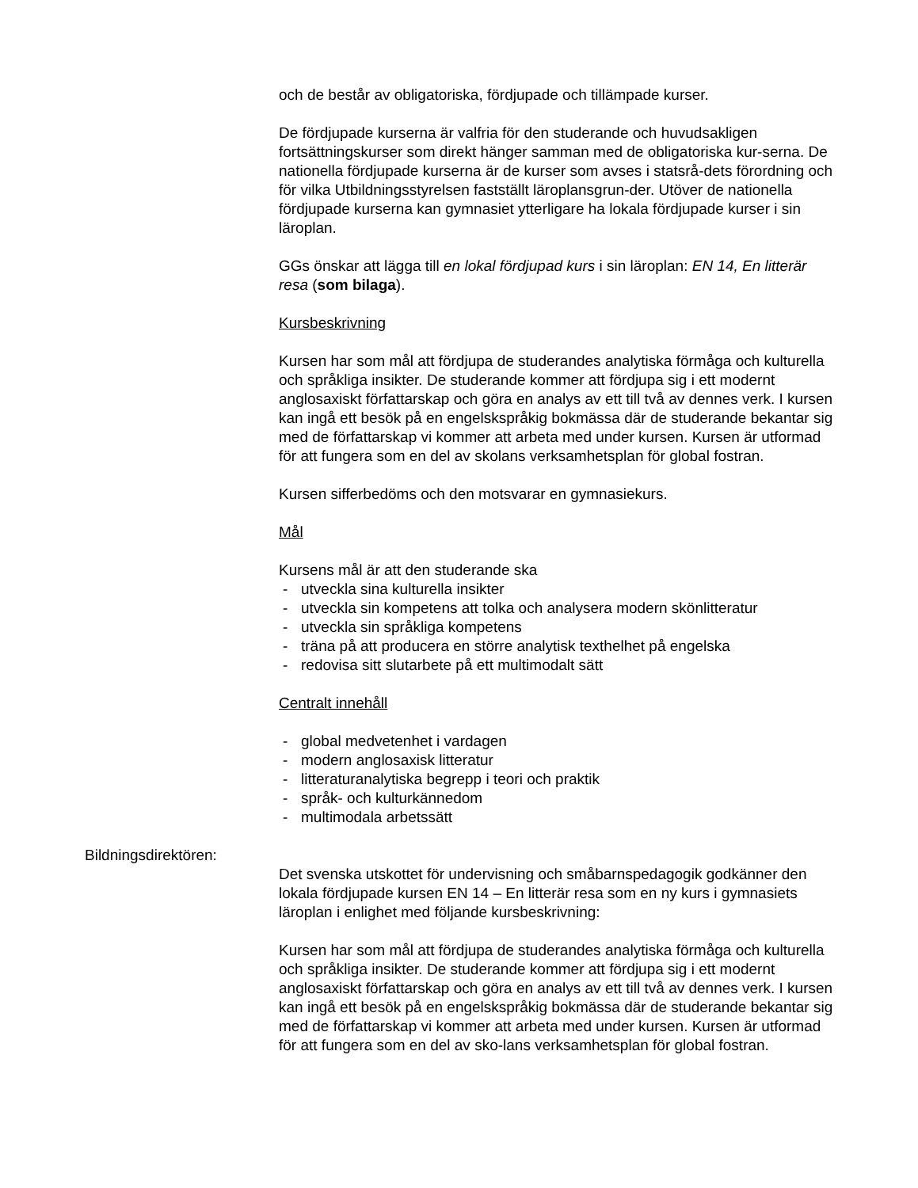och de består av obligatoriska, fördjupade och tillämpade kurser.
De fördjupade kurserna är valfria för den studerande och huvudsakligen fortsättningskurser som direkt hänger samman med de obligatoriska kur-serna. De nationella fördjupade kurserna är de kurser som avses i statsrå-dets förordning och för vilka Utbildningsstyrelsen fastställt läroplansgrun-der. Utöver de nationella fördjupade kurserna kan gymnasiet ytterligare ha lokala fördjupade kurser i sin läroplan.
GGs önskar att lägga till en lokal fördjupad kurs i sin läroplan: EN 14, En litterär resa (som bilaga).
Kursbeskrivning
Kursen har som mål att fördjupa de studerandes analytiska förmåga och kulturella och språkliga insikter. De studerande kommer att fördjupa sig i ett modernt anglosaxiskt författarskap och göra en analys av ett till två av dennes verk. I kursen kan ingå ett besök på en engelskspråkig bokmässa där de studerande bekantar sig med de författarskap vi kommer att arbeta med under kursen. Kursen är utformad för att fungera som en del av skolans verksamhetsplan för global fostran.
Kursen sifferbedöms och den motsvarar en gymnasiekurs.
Mål
Kursens mål är att den studerande ska
- utveckla sina kulturella insikter
- utveckla sin kompetens att tolka och analysera modern skönlitteratur
- utveckla sin språkliga kompetens
- träna på att producera en större analytisk texthelhet på engelska
- redovisa sitt slutarbete på ett multimodalt sätt
Centralt innehåll
- global medvetenhet i vardagen
- modern anglosaxisk litteratur
- litteraturanalytiska begrepp i teori och praktik
- språk- och kulturkännedom
- multimodala arbetssätt
Bildningsdirektören:
Det svenska utskottet för undervisning och småbarnspedagogik godkänner den lokala fördjupade kursen EN 14 – En litterär resa som en ny kurs i gymnasiets läroplan i enlighet med följande kursbeskrivning:
Kursen har som mål att fördjupa de studerandes analytiska förmåga och kulturella och språkliga insikter. De studerande kommer att fördjupa sig i ett modernt anglosaxiskt författarskap och göra en analys av ett till två av dennes verk. I kursen kan ingå ett besök på en engelskspråkig bokmässa där de studerande bekantar sig med de författarskap vi kommer att arbeta med under kursen. Kursen är utformad för att fungera som en del av sko-lans verksamhetsplan för global fostran.